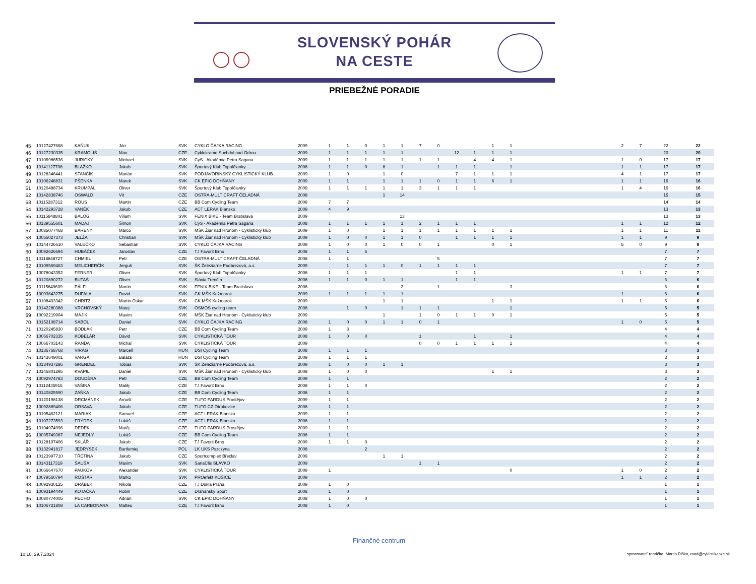SLOVENSKÝ POHÁR
NA CESTE
PRIEBEŽNÉ PORADIE
| 45 | 10127427668 | KAŇUK | Ján | SVK | CYKLO ČAJKA RACING | 2009 | 1 | 1 | 0 | 1 | 1 | 7 | 0 | | | 1 | 1 | | 2 | 7 | 22 | 22 |
| 46 | 10127230335 | KRAMOLIŠ | Max | CZE | Cyklokramo Suchdol nad Odrou | 2009 | 1 | 1 | 1 | 1 | 1 | | | 12 | 1 | 1 | 1 | | | | 20 | 20 |
| 47 | 10106986536 | JURICKÝ | Michael | SVK | CyS - Akadémia Petra Sagana | 2009 | 1 | 1 | 1 | 1 | 1 | 1 | 1 | | 4 | 4 | 1 | | 1 | 0 | 17 | 17 |
| 48 | 10141127708 | BLAŽKO | Jakub | SVK | Športový Klub Topoľčianky | 2008 | 1 | 1 | 0 | 8 | 1 | | 1 | 1 | 1 | | 1 | | 1 | 1 | 17 | 17 |
| 49 | 10128346441 | STANČÍK | Marián | SVK | PODJAVORINSKÝ CYKLISTICKÝ KLUB | 2009 | 1 | 0 | | 1 | 0 | | | 7 | 1 | 1 | 1 | | 4 | 1 | 17 | 17 |
| 50 | 10106248831 | PŠENKA | Marek | SVK | CK EPIC DOHŇANY | 2009 | 1 | 1 | | 1 | 1 | 1 | 0 | 1 | 1 | 6 | 1 | | 1 | 1 | 16 | 16 |
| 51 | 10120488734 | KRUMPÁL | Oliver | SVK | Športový Klub Topoľčianky | 2009 | 1 | 1 | 1 | 1 | 1 | 3 | 1 | 1 | 1 | | | | 1 | 4 | 16 | 16 |
| 52 | 10142838746 | OSWALD | Vít | CZE | OSTRA-MULTICRAFT ČELADNÁ | 2008 | | | | 1 | 14 | | | | | | | | | | 15 | 15 |
| 53 | 10115287312 | ROUS | Martin | CZE | BB Com Cycling Team | 2009 | 7 | 7 | | | | | | | | | | | | | 14 | 14 |
| 54 | 10142293728 | VANĚK | Jakub | CZE | ACT LERAK Blansko | 2009 | 4 | 9 | | | | | | | | | | | | | 13 | 13 |
| 55 | 10115848801 | BALOG | Viliam | SVK | FENIX BIKE - Team Bratislava | 2009 | | | | | 13 | | | | | | | | | | 13 | 13 |
| 56 | 10139555601 | MADAJ | Šimon | SVK | CyS - Akadémia Petra Sagana | 2008 | 1 | 1 | 1 | 1 | 1 | 2 | 1 | 1 | 1 | | | | 1 | 1 | 12 | 12 |
| 57 | 10085077468 | BARÉNYI | Marco | SVK | MŠK Žiar nad Hronom - Cyklistický klub | 2009 | 1 | 0 | | 1 | 1 | 1 | 1 | 1 | 1 | 1 | 1 | | 1 | 1 | 11 | 11 |
| 58 | 10055027373 | JELŽA | Christian | SVK | MŠK Žiar nad Hronom - Cyklistický klub | 2009 | 1 | 0 | 0 | 1 | 1 | 0 | | 1 | 1 | 1 | 1 | | 1 | 1 | 9 | 9 |
| 59 | 10144726610 | VALEČKO | Sebastián | SVK | CYKLO ČAJKA RACING | 2009 | 1 | 0 | 0 | 1 | 0 | 0 | 1 | | | 0 | 1 | | 5 | 0 | 9 | 9 |
| 60 | 10092626694 | HUBÁČEK | Jaroslav | CZE | TJ Favorit Brno | 2008 | 1 | 1 | 5 | | | | | | | | | | | | 7 | 7 |
| 61 | 10118848727 | CHMIEL | Petr | CZE | OSTRA-MULTICRAFT ČELADNÁ | 2008 | 1 | 1 | | | | | 5 | | | | | | | | 7 | 7 |
| 62 | 10109569463 | MELICHERČÍK | Jerguš | SVK | ŠK Železiarne Podbrezová, a.s. | 2009 | | 1 | 1 | 1 | 0 | 1 | 1 | 1 | 1 | | | | | | 7 | 7 |
| 63 | 10078043352 | FERNER | Oliver | SVK | Športový Klub Topoľčianky | 2008 | 1 | 1 | 1 | | | | | 1 | 1 | | | | 1 | 1 | 7 | 7 |
| 64 | 10120890272 | BUTAŠ | Oliver | SVK | Slávia Trenčín | 2008 | 1 | 1 | 0 | 1 | 1 | | | 1 | 1 | | | | | | 6 | 6 |
| 65 | 10115849609 | PÁLFI | Martin | SVK | FENIX BIKE - Team Bratislava | 2008 | | | | | 2 | | 1 | | | | 3 | | | | 6 | 6 |
| 66 | 10093643275 | DUFALA | David | SVK | CK MŠK Kežmarok | 2009 | 1 | 1 | 1 | 1 | 1 | | | | | | | | 1 | | 6 | 6 |
| 67 | 10108403342 | CHRITZ | Martin Oskar | SVK | CK MŠK Kežmarok | 2009 | | | | 1 | 1 | | | | | 1 | 1 | | 1 | 1 | 6 | 6 |
| 68 | 10142280388 | VRCHOVSKÝ | Matej | SVK | OSMOS cycling team | 2008 | | 1 | 0 | | 1 | 1 | 1 | | | | 1 | | | | 5 | 5 |
| 69 | 10092219904 | MÁJIK | Maxim | SVK | MŠK Žiar nad Hronom - Cyklistický klub | 2009 | | | | 1 | | 1 | 0 | 1 | 1 | 0 | 1 | | | | 5 | 5 |
| 70 | 10152108714 | SABOL | Daniel | SVK | CYKLO ČAJKA RACING | 2008 | 1 | 0 | 0 | 1 | 1 | 0 | 1 | | | | | | 1 | 0 | 5 | 5 |
| 71 | 10120245830 | BODLÁK | Petr | CZE | BB Com Cycling Team | 2009 | 1 | 3 | | | | | | | | | | | | | 4 | 4 |
| 72 | 10066702335 | KOBELÁR | Dávid | SVK | CYKLISTICKÁ TOUR | 2008 | 1 | 0 | 0 | | | 1 | | | 1 | | 1 | | | | 4 | 4 |
| 73 | 10066703143 | RANDA | Michal | SVK | CYKLISTICKÁ TOUR | 2009 | | | | | | 0 | 0 | 1 | 1 | 1 | 1 | | | | 4 | 4 |
| 74 | 10136768768 | VIRÁG | Marcell | HUN | DSI Cycling Team | 2008 | 1 | 1 | 1 | | | | | | | | | | | | 3 | 3 |
| 75 | 10143649001 | VARGA | Balázs | HUN | DSI Cycling Team | 2009 | 1 | 1 | 1 | | | | | | | | | | | | 3 | 3 |
| 76 | 10134937286 | GRENDEL | Tobias | SVK | ŠK Železiarne Podbrezová, a.s. | 2009 | 1 | 0 | 0 | 1 | 1 | | | | | | | | | | 3 | 3 |
| 77 | 10146801295 | KVAPIL | Daniel | SVK | MŠK Žiar nad Hronom - Cyklistický klub | 2008 | 1 | 0 | 0 | | | | | | | 1 | 1 | | | | 3 | 3 |
| 78 | 10092974783 | DOUDĚRA | Petr | CZE | BB Com Cycling Team | 2009 | 1 | 1 | | | | | | | | | | | | | 2 | 2 |
| 79 | 10112435916 | VAŠINA | Matěj | CZE | TJ Favorit Brno | 2008 | 1 | 1 | 0 | | | | | | | | | | | | 2 | 2 |
| 80 | 10140825590 | ZAŇKA | Jakub | CZE | BB Com Cycling Team | 2008 | 1 | 1 | | | | | | | | | | | | | 2 | 2 |
| 81 | 10120198138 | DRCMÁNEK | Arnošt | CZE | TUFO PARDUS Prostějov | 2009 | 1 | 1 | | | | | | | | | | | | | 2 | 2 |
| 82 | 10092889406 | ORSAVA | Jakub | CZE | TUFO CZ Otrokovice | 2008 | 1 | 1 | | | | | | | | | | | | | 2 | 2 |
| 83 | 10105462121 | MARIAK | Samuel | CZE | ACT LERAK Blansko | 2009 | 1 | 1 | | | | | | | | | | | | | 2 | 2 |
| 84 | 10107273593 | FRÝDEK | Lukáš | CZE | ACT LERAK Blansko | 2008 | 1 | 1 | | | | | | | | | | | | | 2 | 2 |
| 85 | 10104974996 | DEDEK | Matěj | CZE | TUFO PARDUS Prostějov | 2009 | 1 | 1 | | | | | | | | | | | | | 2 | 2 |
| 86 | 10095749387 | NEJEDLÝ | Lukáš | CZE | BB Com Cycling Team | 2008 | 1 | 1 | | | | | | | | | | | | | 2 | 2 |
| 87 | 10128197406 | SKLÁŘ | Jakub | CZE | TJ Favorit Brno | 2009 | 1 | 1 | 0 | | | | | | | | | | | | 2 | 2 |
| 88 | 10132941817 | JĘDRYSEK | Bartłomiej | POL | LK UKS Pszczyna | 2008 | | | 2 | | | | | | | | | | | | 2 | 2 |
| 89 | 10123997710 | TŘETINA | Jakub | CZE | Sportcomplex Břeclav | 2009 | | | | 1 | 1 | | | | | | | | | | 2 | 2 |
| 90 | 10143117319 | ŠAUŠA | Maxim | SVK | SanaClis SLAVKO | 2009 | | | | | | 1 | 1 | | | | | | | | 2 | 2 |
| 91 | 10066647670 | PAUKOV | Alexander | SVK | CYKLISTICKÁ TOUR | 2009 | 1 | | | | | | | | | | 0 | | 1 | 0 | 2 | 2 |
| 92 | 10079560794 | ROŠTÁR | Marko | SVK | PROefekt KOŠICE | 2009 | | | | | | | | | | | | | 1 | 1 | 2 | 2 |
| 93 | 10092930125 | DRÁBEK | Nikola | CZE | TJ Dukla Praha | 2009 | 1 | 0 | | | | | | | | | | | | | 1 | 1 |
| 94 | 10093194449 | KOTAČKA | Robin | CZE | Drahansky Sport | 2008 | 1 | 0 | | | | | | | | | | | | | 1 | 1 |
| 95 | 10080774005 | PECHO | Adrián | SVK | CK EPIC DOHŇANY | 2008 | 1 | 0 | 0 | | | | | | | | | | | | 1 | 1 |
| 96 | 10106721808 | LA CARBONARA | Matteo | CZE | TJ Favorit Brno | 2008 | 1 | 0 | | | | | | | | | | | | | 1 | 1 |
Finančné centrum
10:10, 29.7.2024
spracovateľ rebríčka: Martin Riška, road@cyklistikaszc.sk